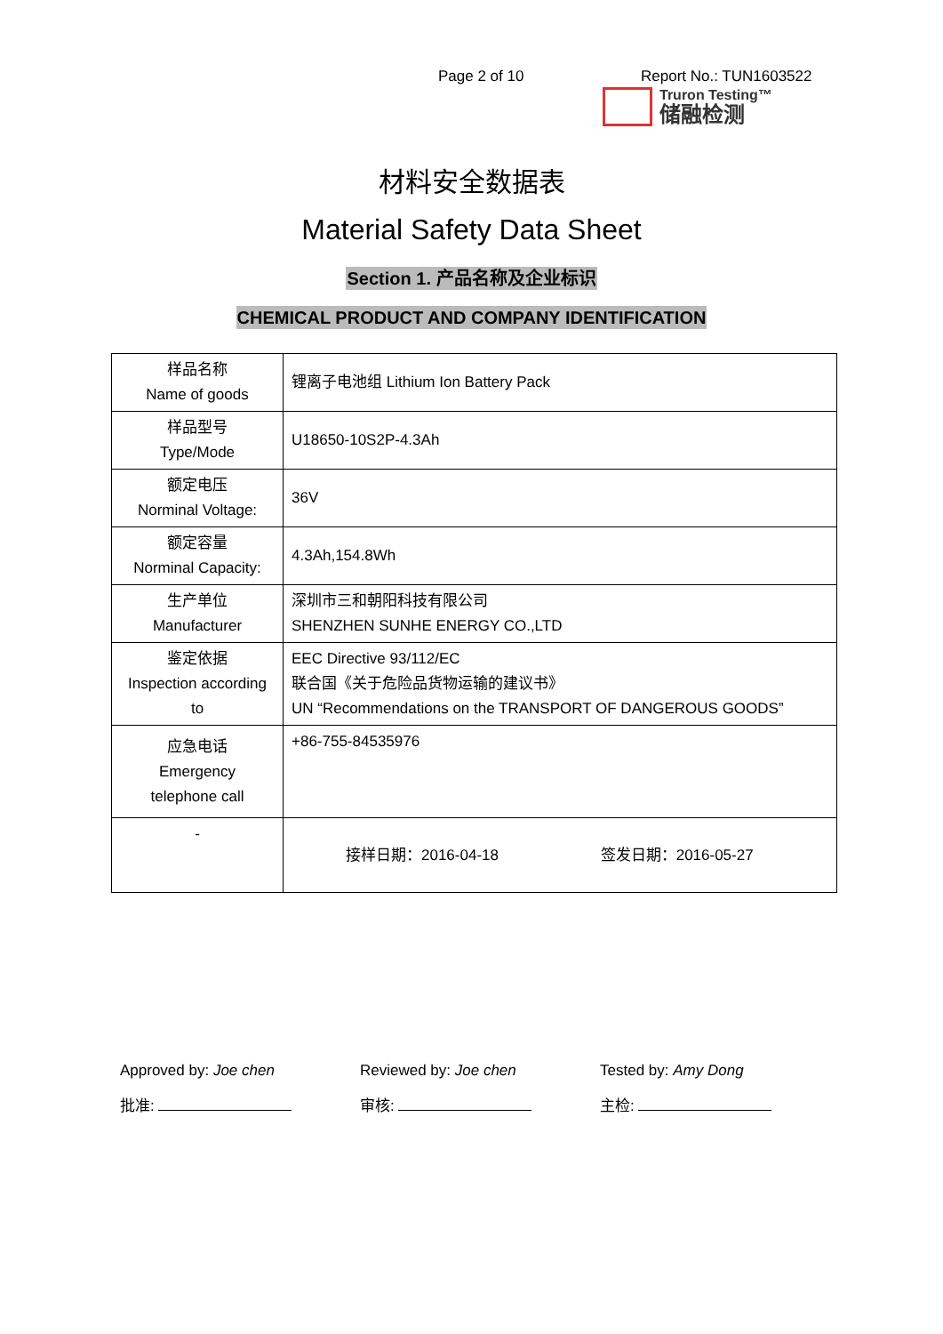Page 2 of 10 Report No.: TUN1603522
Truron Testing™
储融检测
材料安全数据表
Material Safety Data Sheet
Section 1. 产品名称及企业标识
CHEMICAL PRODUCT AND COMPANY IDENTIFICATION
| 样品名称 Name of goods | 锂离子电池组 Lithium Ion Battery Pack |
| 样品型号 Type/Mode | U18650-10S2P-4.3Ah |
| 额定电压 Norminal Voltage: | 36V |
| 额定容量 Norminal Capacity: | 4.3Ah,154.8Wh |
| 生产单位 Manufacturer | 深圳市三和朝阳科技有限公司 SHENZHEN SUNHE ENERGY CO.,LTD |
| 鉴定依据 Inspection according to | EEC Directive 93/112/EC 联合国《关于危险品货物运输的建议书》 UN “Recommendations on the TRANSPORT OF DANGEROUS GOODS” |
| 应急电话 Emergency telephone call | +86-755-84535976 |
| - | 接样日期：2016-04-18 签发日期：2016-05-27 |
Approved by: Joe chen
批准:
Reviewed by: Joe chen
审核:
Tested by: Amy Dong
主检: